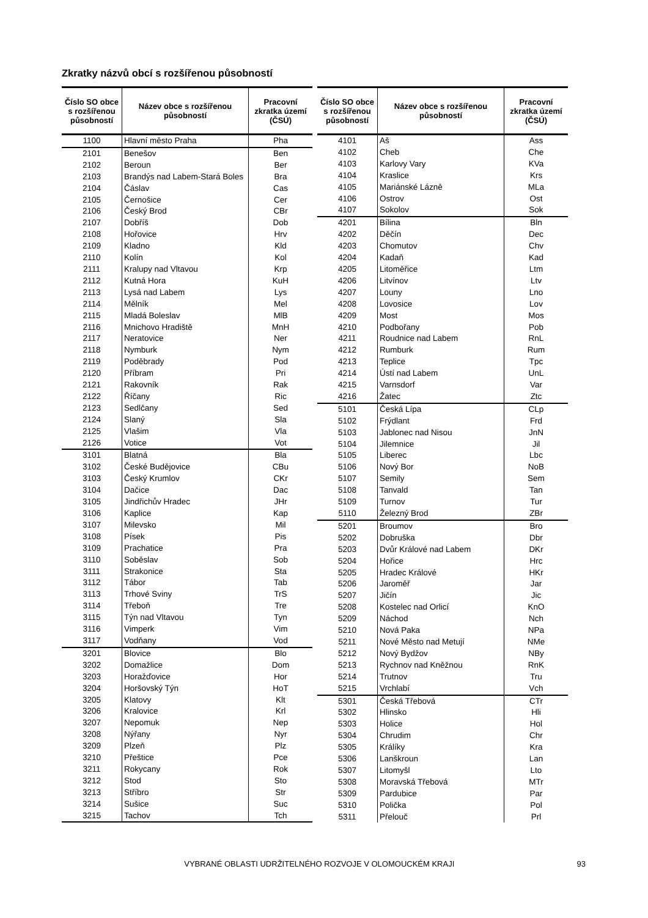Zkratky názvů obcí s rozšířenou působností
| Číslo SO obce s rozšířenou působností | Název obce s rozšířenou působností | Pracovní zkratka území (ČSÚ) |
| --- | --- | --- |
| 1100 | Hlavní město Praha | Pha |
| 2101 | Benešov | Ben |
| 2102 | Beroun | Ber |
| 2103 | Brandýs nad Labem-Stará Boles | Bra |
| 2104 | Čáslav | Cas |
| 2105 | Černošice | Cer |
| 2106 | Český Brod | CBr |
| 2107 | Dobříš | Dob |
| 2108 | Hořovice | Hrv |
| 2109 | Kladno | Kld |
| 2110 | Kolín | Kol |
| 2111 | Kralupy nad Vltavou | Krp |
| 2112 | Kutná Hora | KuH |
| 2113 | Lysá nad Labem | Lys |
| 2114 | Mělník | Mel |
| 2115 | Mladá Boleslav | MlB |
| 2116 | Mnichovo Hradiště | MnH |
| 2117 | Neratovice | Ner |
| 2118 | Nymburk | Nym |
| 2119 | Poděbrady | Pod |
| 2120 | Příbram | Pri |
| 2121 | Rakovník | Rak |
| 2122 | Říčany | Ric |
| 2123 | Sedlčany | Sed |
| 2124 | Slaný | Sla |
| 2125 | Vlašim | Vla |
| 2126 | Votice | Vot |
| 3101 | Blatná | Bla |
| 3102 | České Budějovice | CBu |
| 3103 | Český Krumlov | CKr |
| 3104 | Dačice | Dac |
| 3105 | Jindřichův Hradec | JHr |
| 3106 | Kaplice | Kap |
| 3107 | Milevsko | Mil |
| 3108 | Písek | Pis |
| 3109 | Prachatice | Pra |
| 3110 | Soběslav | Sob |
| 3111 | Strakonice | Sta |
| 3112 | Tábor | Tab |
| 3113 | Trhové Sviny | TrS |
| 3114 | Třeboň | Tre |
| 3115 | Týn nad Vltavou | Tyn |
| 3116 | Vimperk | Vim |
| 3117 | Vodňany | Vod |
| 3201 | Blovice | Blo |
| 3202 | Domažlice | Dom |
| 3203 | Horažďovice | Hor |
| 3204 | Horšovský Týn | HoT |
| 3205 | Klatovy | Klt |
| 3206 | Kralovice | Krl |
| 3207 | Nepomuk | Nep |
| 3208 | Nýřany | Nyr |
| 3209 | Plzeň | Plz |
| 3210 | Přeštice | Pce |
| 3211 | Rokycany | Rok |
| 3212 | Stod | Sto |
| 3213 | Stříbro | Str |
| 3214 | Sušice | Suc |
| 3215 | Tachov | Tch |
| Číslo SO obce s rozšířenou působností | Název obce s rozšířenou působností | Pracovní zkratka území (ČSÚ) |
| --- | --- | --- |
| 4101 | Aš | Ass |
| 4102 | Cheb | Che |
| 4103 | Karlovy Vary | KVa |
| 4104 | Kraslice | Krs |
| 4105 | Mariánské Lázně | MLa |
| 4106 | Ostrov | Ost |
| 4107 | Sokolov | Sok |
| 4201 | Bílina | Bln |
| 4202 | Děčín | Dec |
| 4203 | Chomutov | Chv |
| 4204 | Kadaň | Kad |
| 4205 | Litoměřice | Ltm |
| 4206 | Litvínov | Ltv |
| 4207 | Louny | Lno |
| 4208 | Lovosice | Lov |
| 4209 | Most | Mos |
| 4210 | Podbořany | Pob |
| 4211 | Roudnice nad Labem | RnL |
| 4212 | Rumburk | Rum |
| 4213 | Teplice | Tpc |
| 4214 | Ústí nad Labem | UnL |
| 4215 | Varnsdorf | Var |
| 4216 | Žatec | Ztc |
| 5101 | Česká Lípa | CLp |
| 5102 | Frýdlant | Frd |
| 5103 | Jablonec nad Nisou | JnN |
| 5104 | Jilemnice | Jil |
| 5105 | Liberec | Lbc |
| 5106 | Nový Bor | NoB |
| 5107 | Semily | Sem |
| 5108 | Tanvald | Tan |
| 5109 | Turnov | Tur |
| 5110 | Železný Brod | ZBr |
| 5201 | Broumov | Bro |
| 5202 | Dobruška | Dbr |
| 5203 | Dvůr Králové nad Labem | DKr |
| 5204 | Hořice | Hrc |
| 5205 | Hradec Králové | HKr |
| 5206 | Jaroměř | Jar |
| 5207 | Jičín | Jic |
| 5208 | Kostelec nad Orlicí | KnO |
| 5209 | Náchod | Nch |
| 5210 | Nová Paka | NPa |
| 5211 | Nové Město nad Metují | NMe |
| 5212 | Nový Bydžov | NBy |
| 5213 | Rychnov nad Kněžnou | RnK |
| 5214 | Trutnov | Tru |
| 5215 | Vrchlabí | Vch |
| 5301 | Česká Třebová | CTr |
| 5302 | Hlinsko | Hli |
| 5303 | Holice | Hol |
| 5304 | Chrudim | Chr |
| 5305 | Králíky | Kra |
| 5306 | Lanškroun | Lan |
| 5307 | Litomyšl | Lto |
| 5308 | Moravská Třebová | MTr |
| 5309 | Pardubice | Par |
| 5310 | Polička | Pol |
| 5311 | Přelouč | Prl |
VYBRANÉ OBLASTI UDRŽITELNÉHO ROZVOJE V OLOMOUCKÉM KRAJI 93